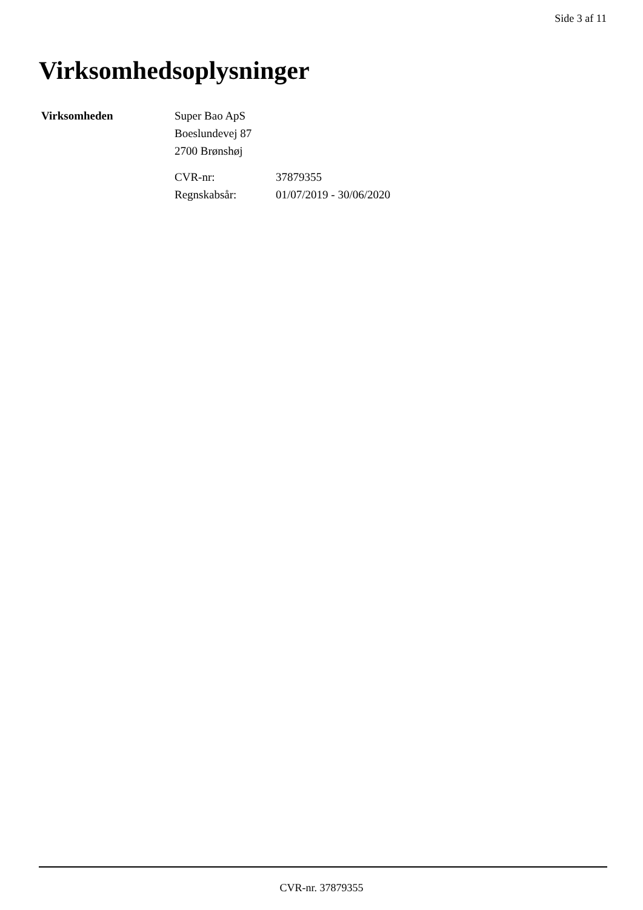Side 3 af 11
Virksomhedsoplysninger
Virksomheden Super Bao ApS
Boeslundevej 87
2700 Brønshøj
| CVR-nr: | 37879355 |
| Regnskabsår: | 01/07/2019 - 30/06/2020 |
CVR-nr. 37879355